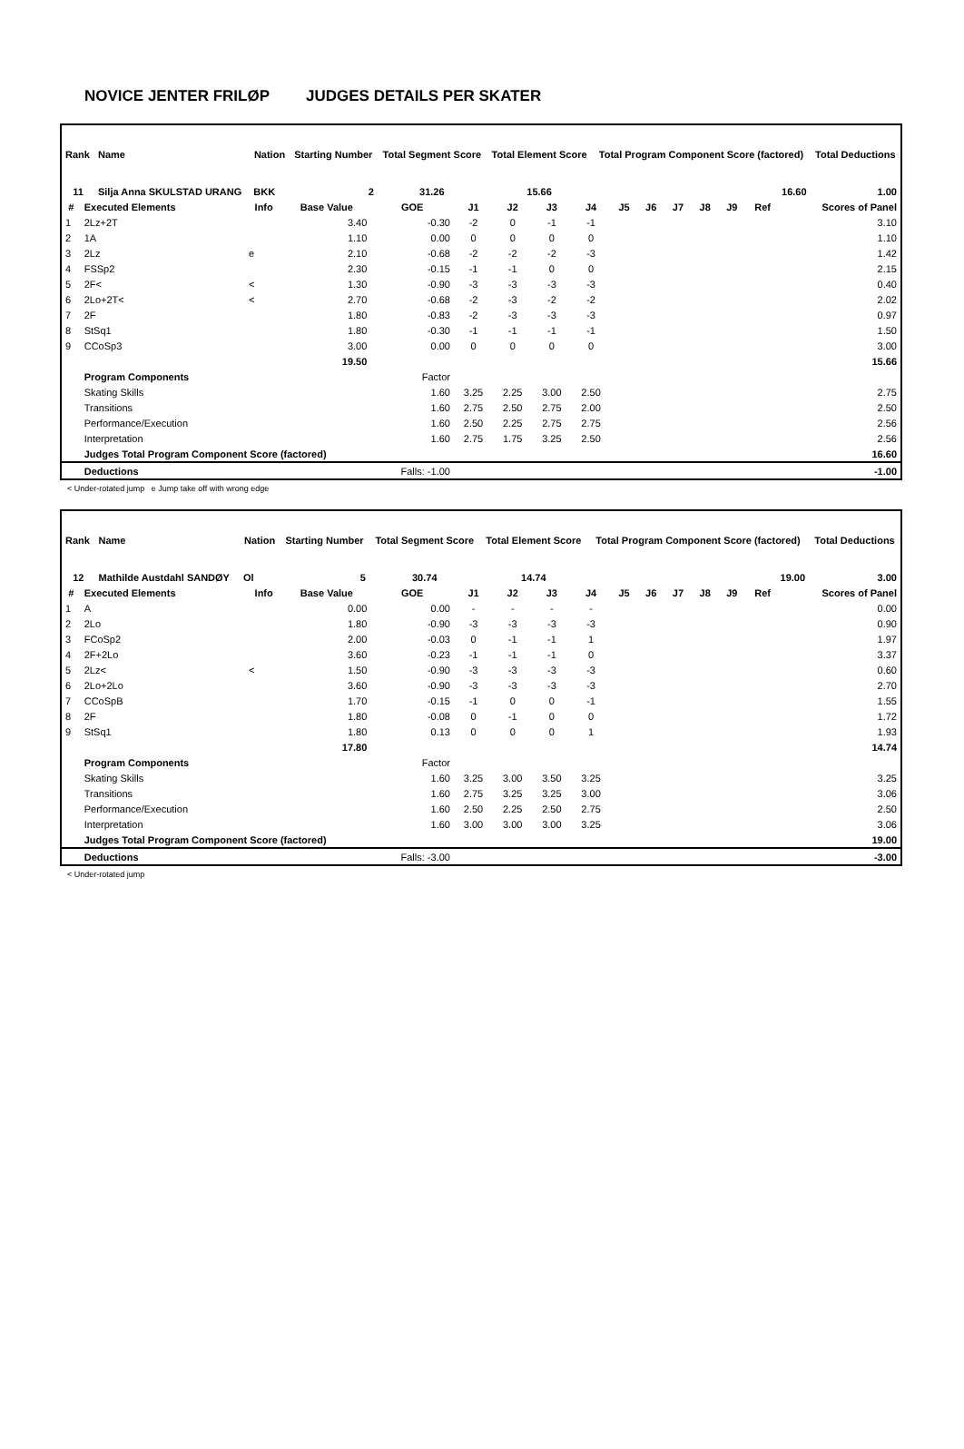NOVICE JENTER FRILØP JUDGES DETAILS PER SKATER
| Rank | Name | Nation | Starting Number | Total Segment Score | Total Element Score | Total Program Component Score (factored) | Total Deductions |
| --- | --- | --- | --- | --- | --- | --- | --- |
| 11 | Silja Anna SKULSTAD URANG | BKK | 2 | 31.26 | 15.66 | 16.60 | 1.00 |
| # | Executed Elements | Info | Base Value | GOE | J1 | J2 | J3 | J4 | J5 | J6 | J7 | J8 | J9 | Ref | Scores of Panel |
| --- | --- | --- | --- | --- | --- | --- | --- | --- | --- | --- | --- | --- | --- | --- | --- |
| 1 | 2Lz+2T | | 3.40 | -0.30 | -2 | 0 | -1 | -1 | | | | | | | 3.10 |
| 2 | 1A | | 1.10 | 0.00 | 0 | 0 | 0 | 0 | | | | | | | 1.10 |
| 3 | 2Lz | e | 2.10 | -0.68 | -2 | -2 | -2 | -3 | | | | | | | 1.42 |
| 4 | FSSp2 | | 2.30 | -0.15 | -1 | -1 | 0 | 0 | | | | | | | 2.15 |
| 5 | 2F< | < | 1.30 | -0.90 | -3 | -3 | -3 | -3 | | | | | | | 0.40 |
| 6 | 2Lo+2T< | < | 2.70 | -0.68 | -2 | -3 | -2 | -2 | | | | | | | 2.02 |
| 7 | 2F | | 1.80 | -0.83 | -2 | -3 | -3 | -3 | | | | | | | 0.97 |
| 8 | StSq1 | | 1.80 | -0.30 | -1 | -1 | -1 | -1 | | | | | | | 1.50 |
| 9 | CCoSp3 | | 3.00 | 0.00 | 0 | 0 | 0 | 0 | | | | | | | 3.00 |
| | | | 19.50 | | | | | | | | | | | | 15.66 |
| | Program Components | | | Factor | | | | | | | | | | | |
| | Skating Skills | | | 1.60 | 3.25 | 2.25 | 3.00 | 2.50 | | | | | | | 2.75 |
| | Transitions | | | 1.60 | 2.75 | 2.50 | 2.75 | 2.00 | | | | | | | 2.50 |
| | Performance/Execution | | | 1.60 | 2.50 | 2.25 | 2.75 | 2.75 | | | | | | | 2.56 |
| | Interpretation | | | 1.60 | 2.75 | 1.75 | 3.25 | 2.50 | | | | | | | 2.56 |
| | Judges Total Program Component Score (factored) | | | | | | | | | | | | | | 16.60 |
| | Deductions | | | Falls: -1.00 | | | | | | | | | | | -1.00 |
< Under-rotated jump e Jump take off with wrong edge
| Rank | Name | Nation | Starting Number | Total Segment Score | Total Element Score | Total Program Component Score (factored) | Total Deductions |
| --- | --- | --- | --- | --- | --- | --- | --- |
| 12 | Mathilde Austdahl SANDØY | Ol | 5 | 30.74 | 14.74 | 19.00 | 3.00 |
| # | Executed Elements | Info | Base Value | GOE | J1 | J2 | J3 | J4 | J5 | J6 | J7 | J8 | J9 | Ref | Scores of Panel |
| --- | --- | --- | --- | --- | --- | --- | --- | --- | --- | --- | --- | --- | --- | --- | --- |
| 1 | A | | 0.00 | 0.00 | - | - | - | - | | | | | | | 0.00 |
| 2 | 2Lo | | 1.80 | -0.90 | -3 | -3 | -3 | -3 | | | | | | | 0.90 |
| 3 | FCoSp2 | | 2.00 | -0.03 | 0 | -1 | -1 | 1 | | | | | | | 1.97 |
| 4 | 2F+2Lo | | 3.60 | -0.23 | -1 | -1 | -1 | 0 | | | | | | | 3.37 |
| 5 | 2Lz< | < | 1.50 | -0.90 | -3 | -3 | -3 | -3 | | | | | | | 0.60 |
| 6 | 2Lo+2Lo | | 3.60 | -0.90 | -3 | -3 | -3 | -3 | | | | | | | 2.70 |
| 7 | CCoSpB | | 1.70 | -0.15 | -1 | 0 | 0 | -1 | | | | | | | 1.55 |
| 8 | 2F | | 1.80 | -0.08 | 0 | -1 | 0 | 0 | | | | | | | 1.72 |
| 9 | StSq1 | | 1.80 | 0.13 | 0 | 0 | 0 | 1 | | | | | | | 1.93 |
| | | | 17.80 | | | | | | | | | | | | 14.74 |
| | Program Components | | | Factor | | | | | | | | | | | |
| | Skating Skills | | | 1.60 | 3.25 | 3.00 | 3.50 | 3.25 | | | | | | | 3.25 |
| | Transitions | | | 1.60 | 2.75 | 3.25 | 3.25 | 3.00 | | | | | | | 3.06 |
| | Performance/Execution | | | 1.60 | 2.50 | 2.25 | 2.50 | 2.75 | | | | | | | 2.50 |
| | Interpretation | | | 1.60 | 3.00 | 3.00 | 3.00 | 3.25 | | | | | | | 3.06 |
| | Judges Total Program Component Score (factored) | | | | | | | | | | | | | | 19.00 |
| | Deductions | | | Falls: -3.00 | | | | | | | | | | | -3.00 |
< Under-rotated jump